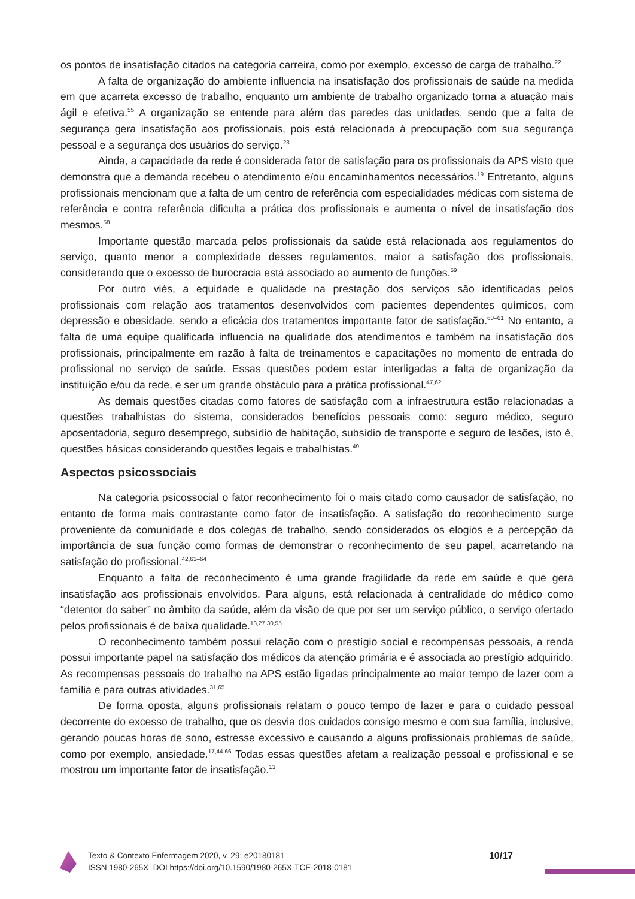os pontos de insatisfação citados na categoria carreira, como por exemplo, excesso de carga de trabalho.<sup>22</sup>
A falta de organização do ambiente influencia na insatisfação dos profissionais de saúde na medida em que acarreta excesso de trabalho, enquanto um ambiente de trabalho organizado torna a atuação mais ágil e efetiva.<sup>55</sup> A organização se entende para além das paredes das unidades, sendo que a falta de segurança gera insatisfação aos profissionais, pois está relacionada à preocupação com sua segurança pessoal e a segurança dos usuários do serviço.<sup>23</sup>
Ainda, a capacidade da rede é considerada fator de satisfação para os profissionais da APS visto que demonstra que a demanda recebeu o atendimento e/ou encaminhamentos necessários.<sup>19</sup> Entretanto, alguns profissionais mencionam que a falta de um centro de referência com especialidades médicas com sistema de referência e contra referência dificulta a prática dos profissionais e aumenta o nível de insatisfação dos mesmos.<sup>58</sup>
Importante questão marcada pelos profissionais da saúde está relacionada aos regulamentos do serviço, quanto menor a complexidade desses regulamentos, maior a satisfação dos profissionais, considerando que o excesso de burocracia está associado ao aumento de funções.<sup>59</sup>
Por outro viés, a equidade e qualidade na prestação dos serviços são identificadas pelos profissionais com relação aos tratamentos desenvolvidos com pacientes dependentes químicos, com depressão e obesidade, sendo a eficácia dos tratamentos importante fator de satisfação.<sup>60–61</sup> No entanto, a falta de uma equipe qualificada influencia na qualidade dos atendimentos e também na insatisfação dos profissionais, principalmente em razão à falta de treinamentos e capacitações no momento de entrada do profissional no serviço de saúde. Essas questões podem estar interligadas a falta de organização da instituição e/ou da rede, e ser um grande obstáculo para a prática profissional.<sup>47,62</sup>
As demais questões citadas como fatores de satisfação com a infraestrutura estão relacionadas a questões trabalhistas do sistema, considerados benefícios pessoais como: seguro médico, seguro aposentadoria, seguro desemprego, subsídio de habitação, subsídio de transporte e seguro de lesões, isto é, questões básicas considerando questões legais e trabalhistas.<sup>49</sup>
Aspectos psicossociais
Na categoria psicossocial o fator reconhecimento foi o mais citado como causador de satisfação, no entanto de forma mais contrastante como fator de insatisfação. A satisfação do reconhecimento surge proveniente da comunidade e dos colegas de trabalho, sendo considerados os elogios e a percepção da importância de sua função como formas de demonstrar o reconhecimento de seu papel, acarretando na satisfação do profissional.<sup>42,63–64</sup>
Enquanto a falta de reconhecimento é uma grande fragilidade da rede em saúde e que gera insatisfação aos profissionais envolvidos. Para alguns, está relacionada à centralidade do médico como “detentor do saber” no âmbito da saúde, além da visão de que por ser um serviço público, o serviço ofertado pelos profissionais é de baixa qualidade.<sup>13,27,30,55</sup>
O reconhecimento também possui relação com o prestígio social e recompensas pessoais, a renda possui importante papel na satisfação dos médicos da atenção primária e é associada ao prestígio adquirido. As recompensas pessoais do trabalho na APS estão ligadas principalmente ao maior tempo de lazer com a família e para outras atividades.<sup>31,65</sup>
De forma oposta, alguns profissionais relatam o pouco tempo de lazer e para o cuidado pessoal decorrente do excesso de trabalho, que os desvia dos cuidados consigo mesmo e com sua família, inclusive, gerando poucas horas de sono, estresse excessivo e causando a alguns profissionais problemas de saúde, como por exemplo, ansiedade.<sup>17,44,66</sup> Todas essas questões afetam a realização pessoal e profissional e se mostrou um importante fator de insatisfação.<sup>13</sup>
Texto & Contexto Enfermagem 2020, v. 29: e20180181
ISSN 1980-265X DOI https://doi.org/10.1590/1980-265X-TCE-2018-0181
10/17